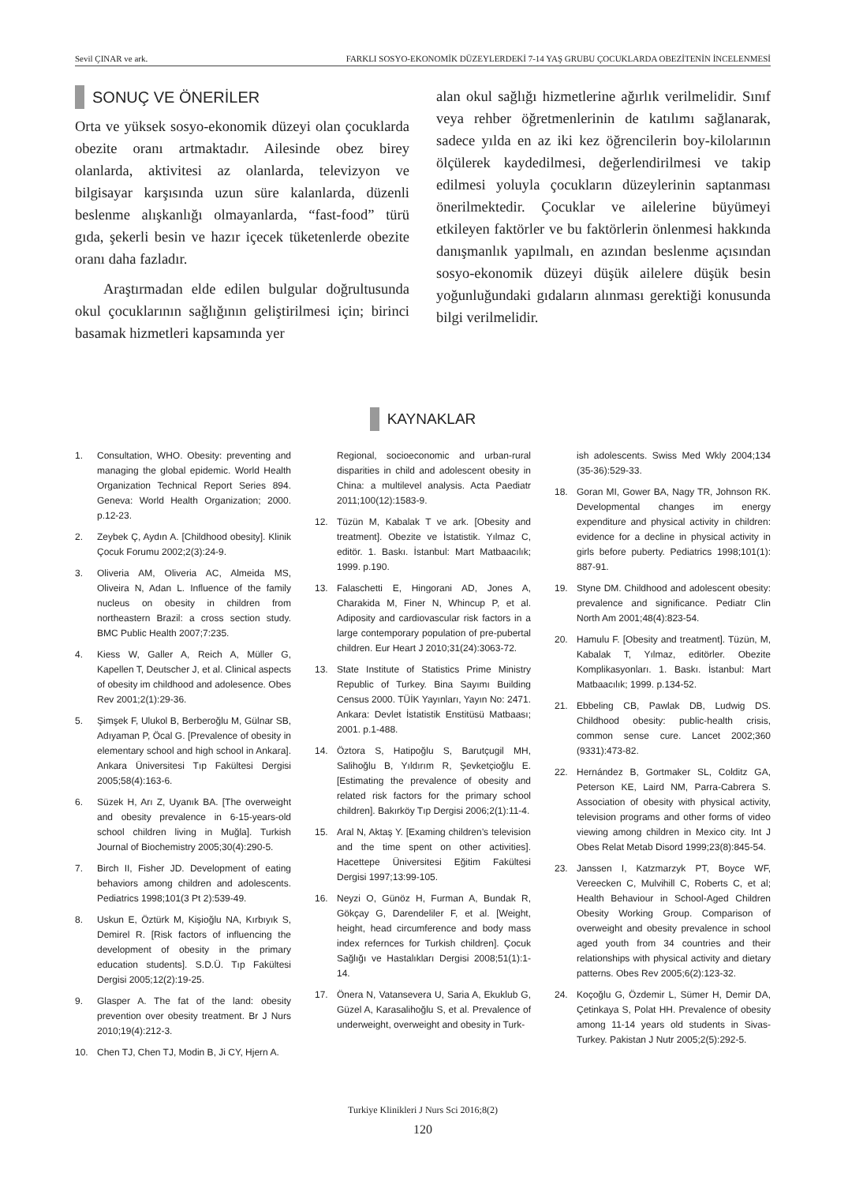Sevil ÇINAR ve ark. FARKLI SOSYO-EKONOMİK DÜZEYLERDEKİ 7-14 YAŞ GRUBU ÇOCUKLARDA OBEZİTENİN İNCELENMESİ
SONUÇ VE ÖNERİLER
Orta ve yüksek sosyo-ekonomik düzeyi olan çocuklarda obezite oranı artmaktadır. Ailesinde obez birey olanlarda, aktivitesi az olanlarda, televizyon ve bilgisayar karşısında uzun süre kalanlarda, düzenli beslenme alışkanlığı olmayanlarda, “fast-food” türü gıda, şekerli besin ve hazır içecek tüketenlerde obezite oranı daha fazladır.
Araştırmadan elde edilen bulgular doğrultusunda okul çocuklarının sağlığının geliştirilmesi için; birinci basamak hizmetleri kapsamında yer
alan okul sağlığı hizmetlerine ağırlık verilmelidir. Sınıf veya rehber öğretmenlerinin de katılımı sağlanarak, sadece yılda en az iki kez öğrencilerin boy-kilolarının ölçülerek kaydedilmesi, değerlendirilmesi ve takip edilmesi yoluyla çocukların düzeylerinin saptanması önerilmektedir. Çocuklar ve ailelerine büyümeyi etkileyen faktörler ve bu faktörlerin önlenmesi hakkında danışmanlık yapılmalı, en azından beslenme açısından sosyo-ekonomik düzeyi düşük ailelere düşük besin yoğunluğundaki gıdaların alınması gerektiği konusunda bilgi verilmelidir.
KAYNAKLAR
1. Consultation, WHO. Obesity: preventing and managing the global epidemic. World Health Organization Technical Report Series 894. Geneva: World Health Organization; 2000. p.12-23.
2. Zeybek Ç, Aydın A. [Childhood obesity]. Klinik Çocuk Forumu 2002;2(3):24-9.
3. Oliveria AM, Oliveria AC, Almeida MS, Oliveira N, Adan L. Influence of the family nucleus on obesity in children from northeastern Brazil: a cross section study. BMC Public Health 2007;7:235.
4. Kiess W, Galler A, Reich A, Müller G, Kapellen T, Deutscher J, et al. Clinical aspects of obesity im childhood and adolesence. Obes Rev 2001;2(1):29-36.
5. Şimşek F, Ulukol B, Berberoğlu M, Gülnar SB, Adıyaman P, Öcal G. [Prevalence of obesity in elementary school and high school in Ankara]. Ankara Üniversitesi Tıp Fakültesi Dergisi 2005;58(4):163-6.
6. Süzek H, Arı Z, Uyanık BA. [The overweight and obesity prevalence in 6-15-years-old school children living in Muğla]. Turkish Journal of Biochemistry 2005;30(4):290-5.
7. Birch II, Fisher JD. Development of eating behaviors among children and adolescents. Pediatrics 1998;101(3 Pt 2):539-49.
8. Uskun E, Öztürk M, Kişioğlu NA, Kırbıyık S, Demirel R. [Risk factors of influencing the development of obesity in the primary education students]. S.D.Ü. Tıp Fakültesi Dergisi 2005;12(2):19-25.
9. Glasper A. The fat of the land: obesity prevention over obesity treatment. Br J Nurs 2010;19(4):212-3.
10. Chen TJ, Chen TJ, Modin B, Ji CY, Hjern A.
Regional, socioeconomic and urban-rural disparities in child and adolescent obesity in China: a multilevel analysis. Acta Paediatr 2011;100(12):1583-9.
12. Tüzün M, Kabalak T ve ark. [Obesity and treatment]. Obezite ve İstatistik. Yılmaz C, editör. 1. Baskı. İstanbul: Mart Matbaacılık; 1999. p.190.
13. Falaschetti E, Hingorani AD, Jones A, Charakida M, Finer N, Whincup P, et al. Adiposity and cardiovascular risk factors in a large contemporary population of pre-pubertal children. Eur Heart J 2010;31(24):3063-72.
13. State Institute of Statistics Prime Ministry Republic of Turkey. Bina Sayımı Building Census 2000. TÜİK Yayınları, Yayın No: 2471. Ankara: Devlet İstatistik Enstitüsü Matbaası; 2001. p.1-488.
14. Öztora S, Hatipoğlu S, Barutçugil MH, Salihoğlu B, Yıldırım R, Şevketçioğlu E. [Estimating the prevalence of obesity and related risk factors for the primary school children]. Bakırköy Tıp Dergisi 2006;2(1):11-4.
15. Aral N, Aktaş Y. [Examing children’s television and the time spent on other activities]. Hacettepe Üniversitesi Eğitim Fakültesi Dergisi 1997;13:99-105.
16. Neyzi O, Günöz H, Furman A, Bundak R, Gökçay G, Darendeliler F, et al. [Weight, height, head circumference and body mass index refernces for Turkish children]. Çocuk Sağlığı ve Hastalıkları Dergisi 2008;51(1):1-14.
17. Önera N, Vatansevera U, Saria A, Ekuklub G, Güzel A, Karasalihoğlu S, et al. Prevalence of underweight, overweight and obesity in Turk-
ish adolescents. Swiss Med Wkly 2004;134 (35-36):529-33.
18. Goran MI, Gower BA, Nagy TR, Johnson RK. Developmental changes im energy expenditure and physical activity in children: evidence for a decline in physical activity in girls before puberty. Pediatrics 1998;101(1): 887-91.
19. Styne DM. Childhood and adolescent obesity: prevalence and significance. Pediatr Clin North Am 2001;48(4):823-54.
20. Hamulu F. [Obesity and treatment]. Tüzün, M, Kabalak T, Yılmaz, editörler. Obezite Komplikasyonları. 1. Baskı. İstanbul: Mart Matbaacılık; 1999. p.134-52.
21. Ebbeling CB, Pawlak DB, Ludwig DS. Childhood obesity: public-health crisis, common sense cure. Lancet 2002;360 (9331):473-82.
22. Hernández B, Gortmaker SL, Colditz GA, Peterson KE, Laird NM, Parra-Cabrera S. Association of obesity with physical activity, television programs and other forms of video viewing among children in Mexico city. Int J Obes Relat Metab Disord 1999;23(8):845-54.
23. Janssen I, Katzmarzyk PT, Boyce WF, Vereecken C, Mulvihill C, Roberts C, et al; Health Behaviour in School-Aged Children Obesity Working Group. Comparison of overweight and obesity prevalence in school aged youth from 34 countries and their relationships with physical activity and dietary patterns. Obes Rev 2005;6(2):123-32.
24. Koçoğlu G, Özdemir L, Sümer H, Demir DA, Çetinkaya S, Polat HH. Prevalence of obesity among 11-14 years old students in Sivas-Turkey. Pakistan J Nutr 2005;2(5):292-5.
Turkiye Klinikleri J Nurs Sci 2016;8(2)
120